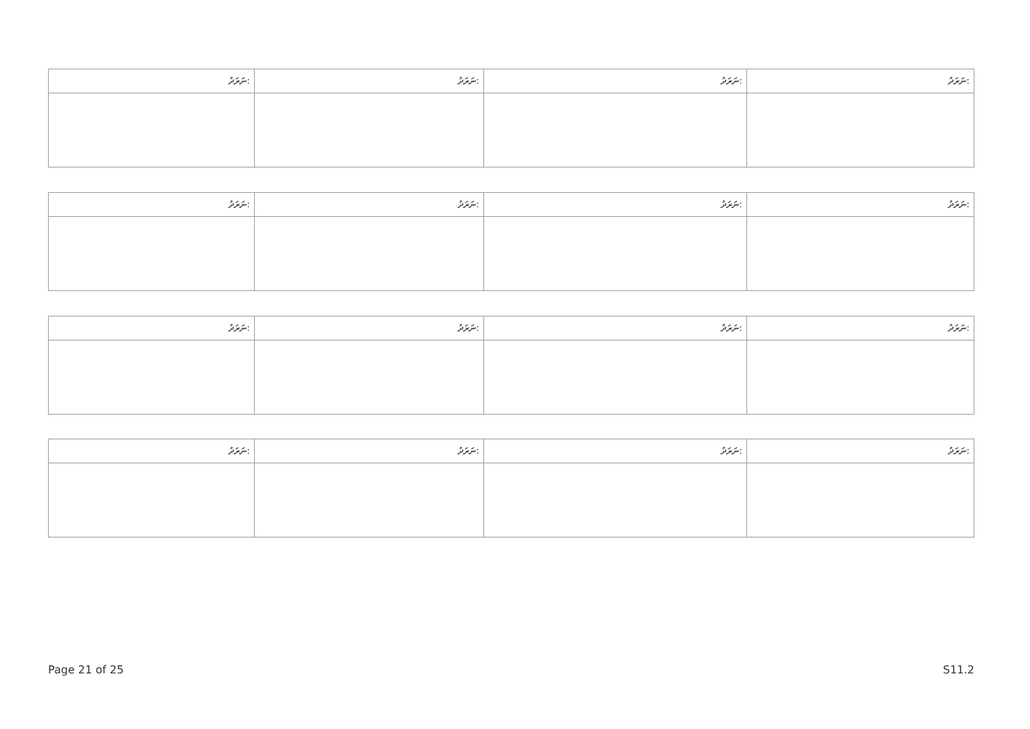| ނަރަދު: | ނަރަދު: | ނަރަދު: | ނަރަދު: |
| --- | --- | --- | --- |
| ނަރަދު: | ނަރަދު: | ނަރަދު: | ނަރަދު: |
| --- | --- | --- | --- |
| ނަރަދު: | ނަރަދު: | ނަރަދު: | ނަރަދު: |
| --- | --- | --- | --- |
| ނަރަދު: | ނަރަދު: | ނަރަދު: | ނަރަދު: |
| --- | --- | --- | --- |
Page 21 of 25 S11.2